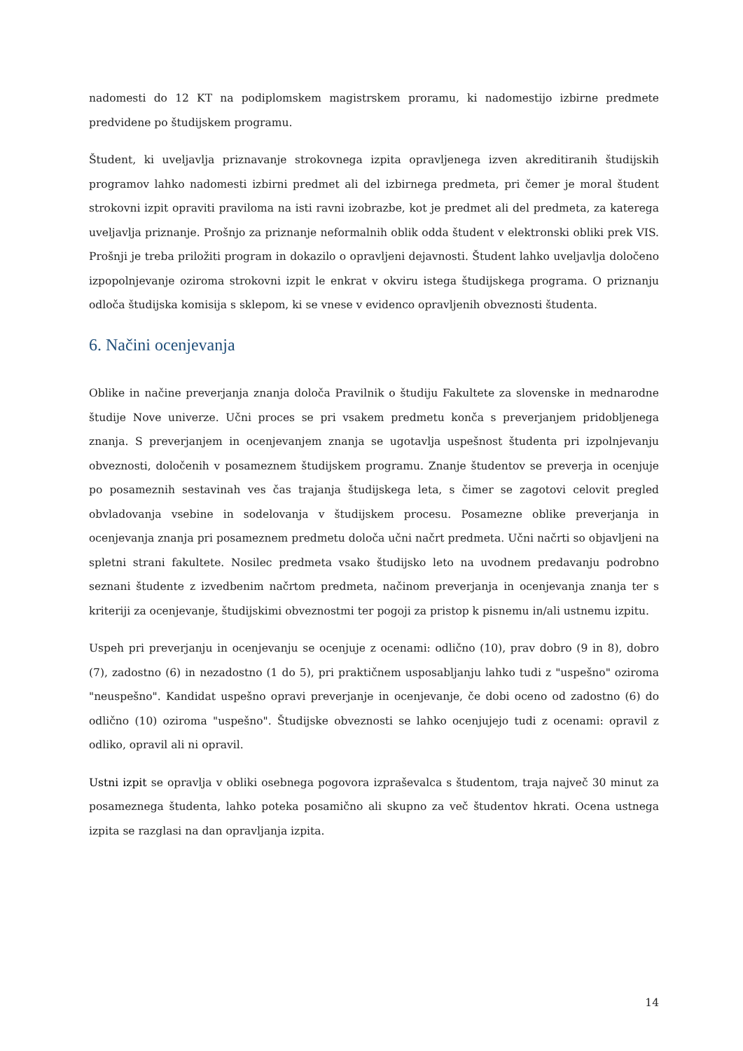nadomesti do 12 KT na podiplomskem magistrskem proramu, ki nadomestijo izbirne predmete predvidene po študijskem programu.
Študent, ki uveljavlja priznavanje strokovnega izpita opravljenega izven akreditiranih študijskih programov lahko nadomesti izbirni predmet ali del izbirnega predmeta, pri čemer je moral študent strokovni izpit opraviti praviloma na isti ravni izobrazbe, kot je predmet ali del predmeta, za katerega uveljavlja priznanje. Prošnjo za priznanje neformalnih oblik odda študent v elektronski obliki prek VIS. Prošnji je treba priložiti program in dokazilo o opravljeni dejavnosti. Študent lahko uveljavlja določeno izpopolnjevanje oziroma strokovni izpit le enkrat v okviru istega študijskega programa. O priznanju odloča študijska komisija s sklepom, ki se vnese v evidenco opravljenih obveznosti študenta.
6. Načini ocenjevanja
Oblike in načine preverjanja znanja določa Pravilnik o študiju Fakultete za slovenske in mednarodne študije Nove univerze. Učni proces se pri vsakem predmetu konča s preverjanjem pridobljenega znanja. S preverjanjem in ocenjevanjem znanja se ugotavlja uspešnost študenta pri izpolnjevanju obveznosti, določenih v posameznem študijskem programu. Znanje študentov se preverja in ocenjuje po posameznih sestavinah ves čas trajanja študijskega leta, s čimer se zagotovi celovit pregled obvladovanja vsebine in sodelovanja v študijskem procesu. Posamezne oblike preverjanja in ocenjevanja znanja pri posameznem predmetu določa učni načrt predmeta. Učni načrti so objavljeni na spletni strani fakultete. Nosilec predmeta vsako študijsko leto na uvodnem predavanju podrobno seznani študente z izvedbenim načrtom predmeta, načinom preverjanja in ocenjevanja znanja ter s kriteriji za ocenjevanje, študijskimi obveznostmi ter pogoji za pristop k pisnemu in/ali ustnemu izpitu.
Uspeh pri preverjanju in ocenjevanju se ocenjuje z ocenami: odlično (10), prav dobro (9 in 8), dobro (7), zadostno (6) in nezadostno (1 do 5), pri praktičnem usposabljanju lahko tudi z "uspešno" oziroma "neuspešno". Kandidat uspešno opravi preverjanje in ocenjevanje, če dobi oceno od zadostno (6) do odlično (10) oziroma "uspešno". Študijske obveznosti se lahko ocenjujejo tudi z ocenami: opravil z odliko, opravil ali ni opravil.
Ustni izpit se opravlja v obliki osebnega pogovora izpraševalca s študentom, traja največ 30 minut za posameznega študenta, lahko poteka posamično ali skupno za več študentov hkrati. Ocena ustnega izpita se razglasi na dan opravljanja izpita.
14